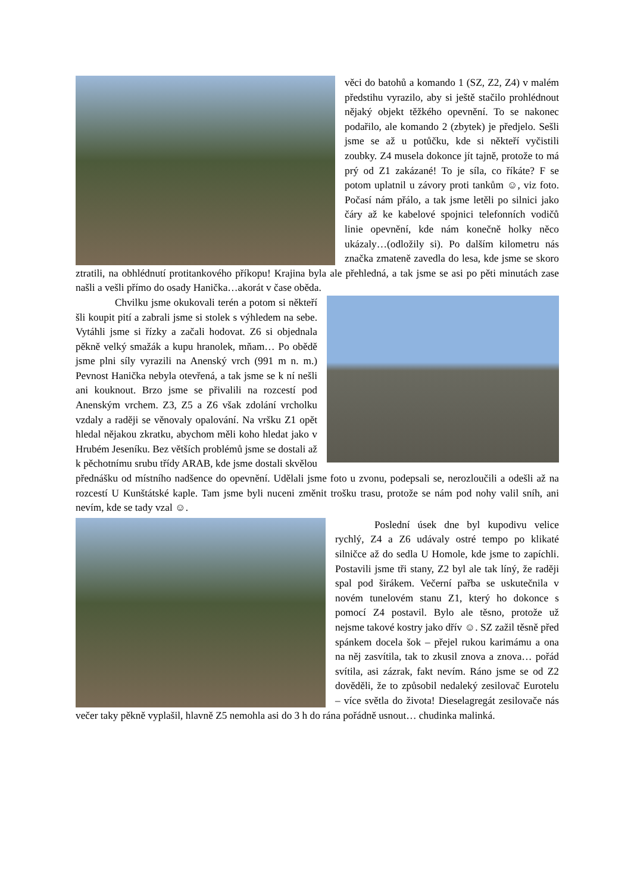věci do batohů a komando 1 (SZ, Z2, Z4) v malém předstihu vyrazilo, aby si ještě stačilo prohlédnout nějaký objekt těžkého opevnění. To se nakonec podařilo, ale komando 2 (zbytek) je předjelo. Sešli jsme se až u potůčku, kde si někteří vyčistili zoubky. Z4 musela dokonce jít tajně, protože to má prý od Z1 zakázané! To je síla, co říkáte? F se potom uplatnil u závory proti tankům ☺, viz foto. Počasí nám přálo, a tak jsme letěli po silnici jako čáry až ke kabelové spojnici telefonních vodičů linie opevnění, kde nám konečně holky něco ukázaly…(odložily si). Po dalším kilometru nás značka zmateně zavedla do lesa, kde jsme se skoro ztratili, na obhlédnutí protitankového příkopu! Krajina byla ale přehledná, a tak jsme se asi po pěti minutách zase našli a vešli přímo do osady Hanička…akorát v čase oběda.
Chvilku jsme okukovali terén a potom si někteří šli koupit pití a zabrali jsme si stolek s výhledem na sebe. Vytáhli jsme si řízky a začali hodovat. Z6 si objednala pěkně velký smažák a kupu hranolek, mňam… Po obědě jsme plni síly vyrazili na Anenský vrch (991 m n. m.) Pevnost Hanička nebyla otevřená, a tak jsme se k ní nešli ani kouknout. Brzo jsme se přivalili na rozcestí pod Anenským vrchem. Z3, Z5 a Z6 však zdolání vrcholku vzdaly a raději se věnovaly opalování. Na vršku Z1 opět hledal nějakou zkratku, abychom měli koho hledat jako v Hrubém Jeseníku. Bez větších problémů jsme se dostali až k pěchotnímu srubu třídy ARAB, kde jsme dostali skvělou přednášku od místního nadšence do opevnění. Udělali jsme foto u zvonu, podepsali se, nerozloučili a odešli až na rozcestí U Kunštátské kaple. Tam jsme byli nuceni změnit trošku trasu, protože se nám pod nohy valil sníh, ani nevím, kde se tady vzal ☺.
Poslední úsek dne byl kupodivu velice rychlý, Z4 a Z6 udávaly ostré tempo po klikaté silničce až do sedla U Homole, kde jsme to zapíchli. Postavili jsme tři stany, Z2 byl ale tak líný, že raději spal pod širákem. Večerní pařba se uskutečnila v novém tunelovém stanu Z1, který ho dokonce s pomocí Z4 postavil. Bylo ale těsno, protože už nejsme takové kostry jako dřív ☺. SZ zažil těsně před spánkem docela šok – přejel rukou karimámu a ona na něj zasvítila, tak to zkusil znova a znova… pořád svítila, asi zázrak, fakt nevím. Ráno jsme se od Z2 dověděli, že to způsobil nedaleký zesilovač Eurotelu – více světla do života! Dieselagregát zesilovače nás večer taky pěkně vyplašil, hlavně Z5 nemohla asi do 3 h do rána pořádně usnout… chudinka malinká.